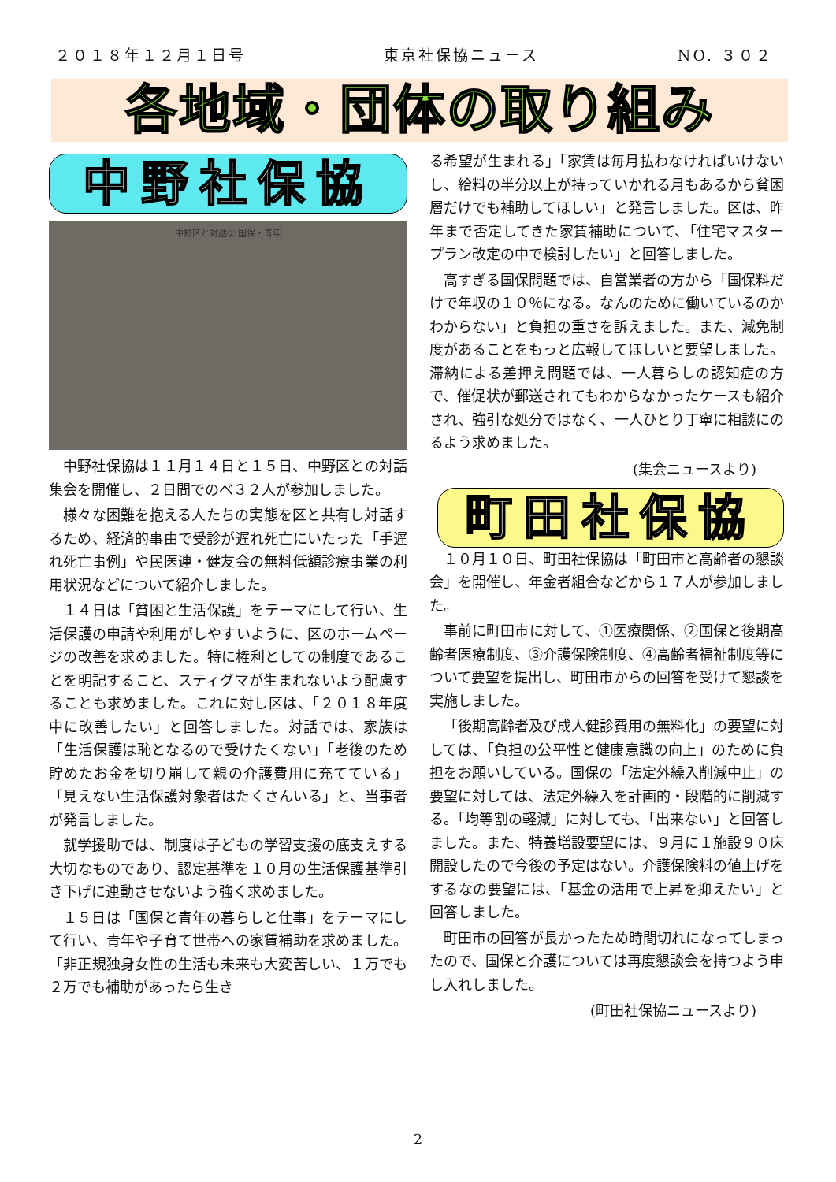２０１８年１２月１日号 東京社保協ニュース NO. ３０２
各地域・団体の取り組み
中野社保協
中野区と対話② 国保・青年
中野社保協は１１月１４日と１５日、中野区との対話集会を開催し、２日間でのべ３２人が参加しました。
様々な困難を抱える人たちの実態を区と共有し対話するため、経済的事由で受診が遅れ死亡にいたった「手遅れ死亡事例」や民医連・健友会の無料低額診療事業の利用状況などについて紹介しました。
１４日は「貧困と生活保護」をテーマにして行い、生活保護の申請や利用がしやすいように、区のホームページの改善を求めました。特に権利としての制度であることを明記すること、スティグマが生まれないよう配慮することも求めました。これに対し区は、「２０１８年度中に改善したい」と回答しました。対話では、家族は「生活保護は恥となるので受けたくない」「老後のため貯めたお金を切り崩して親の介護費用に充てている」「見えない生活保護対象者はたくさんいる」と、当事者が発言しました。
就学援助では、制度は子どもの学習支援の底支えする大切なものであり、認定基準を１０月の生活保護基準引き下げに連動させないよう強く求めました。
１５日は「国保と青年の暮らしと仕事」をテーマにして行い、青年や子育て世帯への家賃補助を求めました。「非正規独身女性の生活も未来も大変苦しい、１万でも２万でも補助があったら生き
る希望が生まれる」「家賃は毎月払わなければいけないし、給料の半分以上が持っていかれる月もあるから貧困層だけでも補助してほしい」と発言しました。区は、昨年まで否定してきた家賃補助について、「住宅マスタープラン改定の中で検討したい」と回答しました。
高すぎる国保問題では、自営業者の方から「国保料だけで年収の１０％になる。なんのために働いているのかわからない」と負担の重さを訴えました。また、減免制度があることをもっと広報してほしいと要望しました。滞納による差押え問題では、一人暮らしの認知症の方で、催促状が郵送されてもわからなかったケースも紹介され、強引な処分ではなく、一人ひとり丁寧に相談にのるよう求めました。
(集会ニュースより)
町田社保協
１０月１０日、町田社保協は「町田市と高齢者の懇談会」を開催し、年金者組合などから１７人が参加しました。
事前に町田市に対して、①医療関係、②国保と後期高齢者医療制度、③介護保険制度、④高齢者福祉制度等について要望を提出し、町田市からの回答を受けて懇談を実施しました。
「後期高齢者及び成人健診費用の無料化」の要望に対しては、「負担の公平性と健康意識の向上」のために負担をお願いしている。国保の「法定外繰入削減中止」の要望に対しては、法定外繰入を計画的・段階的に削減する。「均等割の軽減」に対しても、「出来ない」と回答しました。また、特養増設要望には、９月に１施設９０床開設したので今後の予定はない。介護保険料の値上げをするなの要望には、「基金の活用で上昇を抑えたい」と回答しました。
町田市の回答が長かったため時間切れになってしまったので、国保と介護については再度懇談会を持つよう申し入れしました。
(町田社保協ニュースより)
2